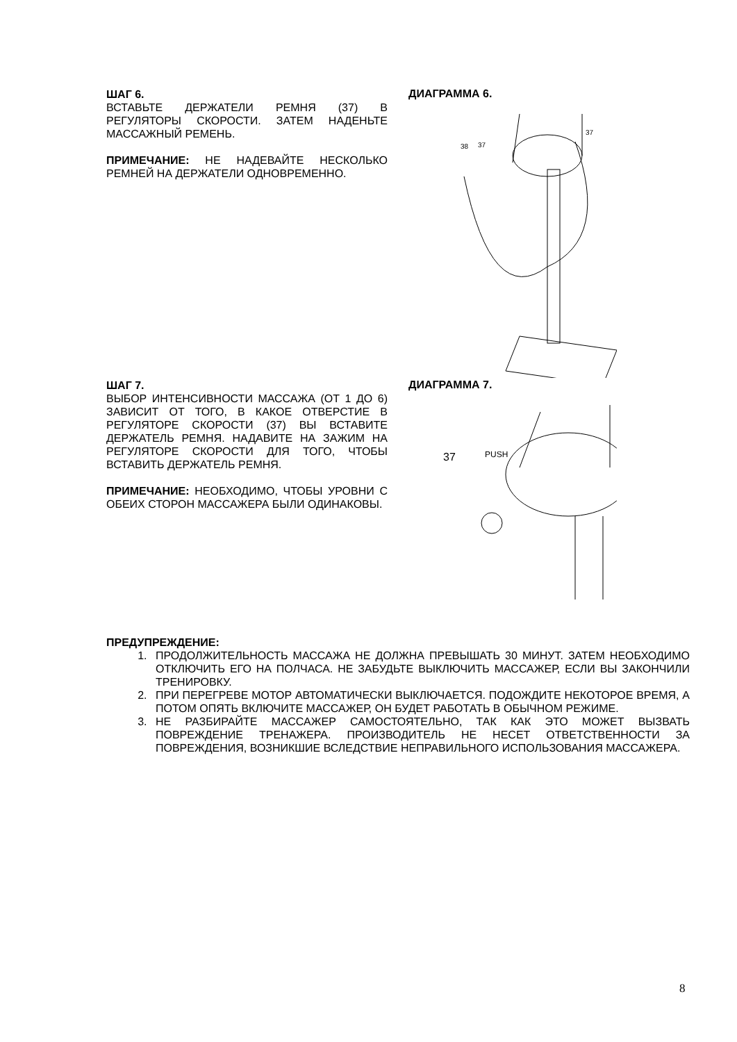ШАГ 6.
ВСТАВЬТЕ ДЕРЖАТЕЛИ РЕМНЯ (37) В РЕГУЛЯТОРЫ СКОРОСТИ. ЗАТЕМ НАДЕНЬТЕ МАССАЖНЫЙ РЕМЕНЬ.
ПРИМЕЧАНИЕ: НЕ НАДЕВАЙТЕ НЕСКОЛЬКО РЕМНЕЙ НА ДЕРЖАТЕЛИ ОДНОВРЕМЕННО.
ДИАГРАММА 6.
38
37
37
ШАГ 7.
ВЫБОР ИНТЕНСИВНОСТИ МАССАЖА (ОТ 1 ДО 6) ЗАВИСИТ ОТ ТОГО, В КАКОЕ ОТВЕРСТИЕ В РЕГУЛЯТОРЕ СКОРОСТИ (37) ВЫ ВСТАВИТЕ ДЕРЖАТЕЛЬ РЕМНЯ. НАДАВИТЕ НА ЗАЖИМ НА РЕГУЛЯТОРЕ СКОРОСТИ ДЛЯ ТОГО, ЧТОБЫ ВСТАВИТЬ ДЕРЖАТЕЛЬ РЕМНЯ.
ПРИМЕЧАНИЕ: НЕОБХОДИМО, ЧТОБЫ УРОВНИ С ОБЕИХ СТОРОН МАССАЖЕРА БЫЛИ ОДИНАКОВЫ.
ДИАГРАММА 7.
37
PUSH
ПРЕДУПРЕЖДЕНИЕ:
1. ПРОДОЛЖИТЕЛЬНОСТЬ МАССАЖА НЕ ДОЛЖНА ПРЕВЫШАТЬ 30 МИНУТ. ЗАТЕМ НЕОБХОДИМО ОТКЛЮЧИТЬ ЕГО НА ПОЛЧАСА. НЕ ЗАБУДЬТЕ ВЫКЛЮЧИТЬ МАССАЖЕР, ЕСЛИ ВЫ ЗАКОНЧИЛИ ТРЕНИРОВКУ.
2. ПРИ ПЕРЕГРЕВЕ МОТОР АВТОМАТИЧЕСКИ ВЫКЛЮЧАЕТСЯ. ПОДОЖДИТЕ НЕКОТОРОЕ ВРЕМЯ, А ПОТОМ ОПЯТЬ ВКЛЮЧИТЕ МАССАЖЕР, ОН БУДЕТ РАБОТАТЬ В ОБЫЧНОМ РЕЖИМЕ.
3. НЕ РАЗБИРАЙТЕ МАССАЖЕР САМОСТОЯТЕЛЬНО, ТАК КАК ЭТО МОЖЕТ ВЫЗВАТЬ ПОВРЕЖДЕНИЕ ТРЕНАЖЕРА. ПРОИЗВОДИТЕЛЬ НЕ НЕСЕТ ОТВЕТСТВЕННОСТИ ЗА ПОВРЕЖДЕНИЯ, ВОЗНИКШИЕ ВСЛЕДСТВИЕ НЕПРАВИЛЬНОГО ИСПОЛЬЗОВАНИЯ МАССАЖЕРА.
8